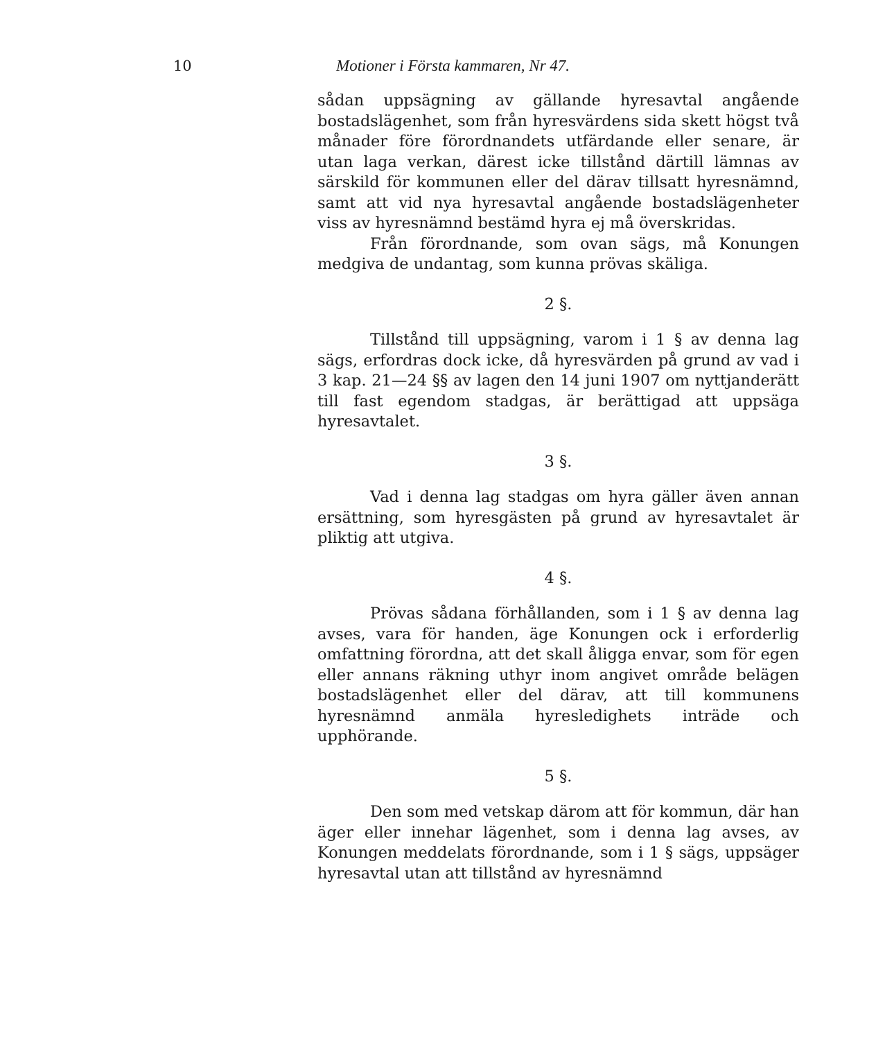10 Motioner i Första kammaren, Nr 47.
sådan uppsägning av gällande hyresavtal angående bostadslägenhet, som från hyresvärdens sida skett högst två månader före förordnandets utfärdande eller senare, är utan laga verkan, därest icke tillstånd därtill lämnas av särskild för kommunen eller del därav tillsatt hyresnämnd, samt att vid nya hyresavtal angående bostadslägenheter viss av hyresnämnd bestämd hyra ej må överskridas.
Från förordnande, som ovan sägs, må Konungen medgiva de undantag, som kunna prövas skäliga.
2 §.
Tillstånd till uppsägning, varom i 1 § av denna lag sägs, erfordras dock icke, då hyresvärden på grund av vad i 3 kap. 21—24 §§ av lagen den 14 juni 1907 om nyttjanderätt till fast egendom stadgas, är berättigad att uppsäga hyresavtalet.
3 §.
Vad i denna lag stadgas om hyra gäller även annan ersättning, som hyresgästen på grund av hyresavtalet är pliktig att utgiva.
4 §.
Prövas sådana förhållanden, som i 1 § av denna lag avses, vara för handen, äge Konungen ock i erforderlig omfattning förordna, att det skall åligga envar, som för egen eller annans räkning uthyr inom angivet område belägen bostadslägenhet eller del därav, att till kommunens hyresnämnd anmäla hyresledighets inträde och upphörande.
5 §.
Den som med vetskap därom att för kommun, där han äger eller innehar lägenhet, som i denna lag avses, av Konungen meddelats förordnande, som i 1 § sägs, uppsäger hyresavtal utan att tillstånd av hyresnämnd